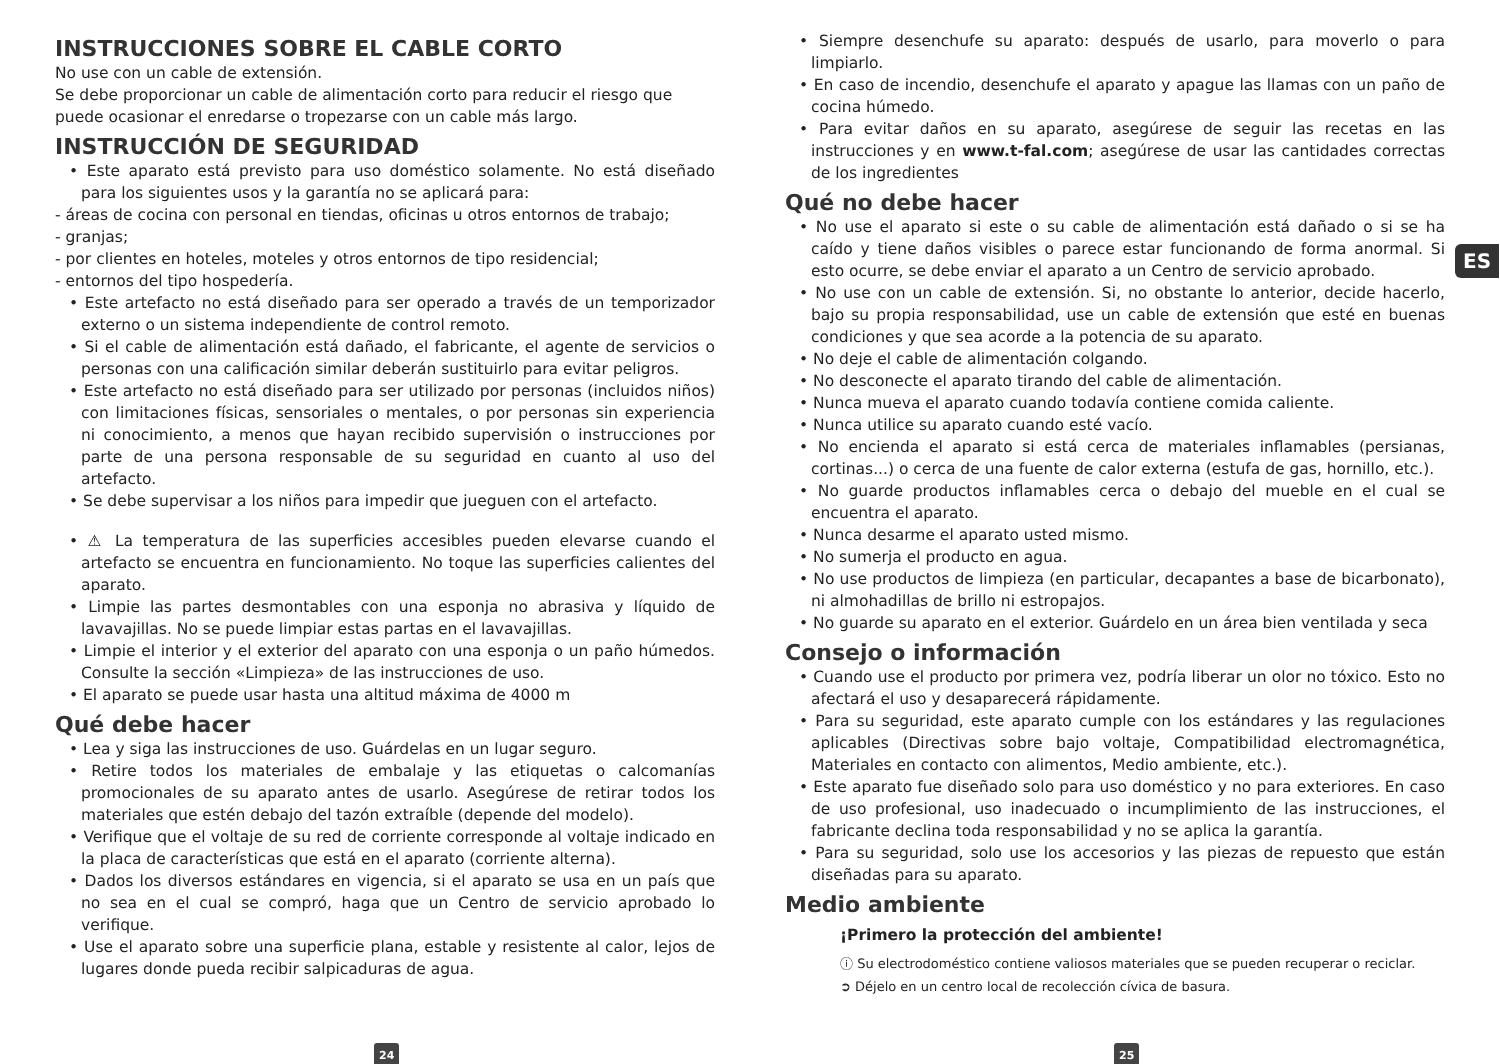ES
INSTRUCCIONES SOBRE EL CABLE CORTO
No use con un cable de extensión.
Se debe proporcionar un cable de alimentación corto para reducir el riesgo que puede ocasionar el enredarse o tropezarse con un cable más largo.
INSTRUCCIÓN DE SEGURIDAD
• Este aparato está previsto para uso doméstico solamente. No está diseñado para los siguientes usos y la garantía no se aplicará para:
- áreas de cocina con personal en tiendas, oficinas u otros entornos de trabajo;
- granjas;
- por clientes en hoteles, moteles y otros entornos de tipo residencial;
- entornos del tipo hospedería.
• Este artefacto no está diseñado para ser operado a través de un temporizador externo o un sistema independiente de control remoto.
• Si el cable de alimentación está dañado, el fabricante, el agente de servicios o personas con una calificación similar deberán sustituirlo para evitar peligros.
• Este artefacto no está diseñado para ser utilizado por personas (incluidos niños) con limitaciones físicas, sensoriales o mentales, o por personas sin experiencia ni conocimiento, a menos que hayan recibido supervisión o instrucciones por parte de una persona responsable de su seguridad en cuanto al uso del artefacto.
• Se debe supervisar a los niños para impedir que jueguen con el artefacto.
• ⚠ La temperatura de las superficies accesibles pueden elevarse cuando el artefacto se encuentra en funcionamiento. No toque las superficies calientes del aparato.
• Limpie las partes desmontables con una esponja no abrasiva y líquido de lavavajillas. No se puede limpiar estas partas en el lavavajillas.
• Limpie el interior y el exterior del aparato con una esponja o un paño húmedos. Consulte la sección «Limpieza» de las instrucciones de uso.
• El aparato se puede usar hasta una altitud máxima de 4000 m
Qué debe hacer
• Lea y siga las instrucciones de uso. Guárdelas en un lugar seguro.
• Retire todos los materiales de embalaje y las etiquetas o calcomanías promocionales de su aparato antes de usarlo. Asegúrese de retirar todos los materiales que estén debajo del tazón extraíble (depende del modelo).
• Verifique que el voltaje de su red de corriente corresponde al voltaje indicado en la placa de características que está en el aparato (corriente alterna).
• Dados los diversos estándares en vigencia, si el aparato se usa en un país que no sea en el cual se compró, haga que un Centro de servicio aprobado lo verifique.
• Use el aparato sobre una superficie plana, estable y resistente al calor, lejos de lugares donde pueda recibir salpicaduras de agua.
• Siempre desenchufe su aparato: después de usarlo, para moverlo o para limpiarlo.
• En caso de incendio, desenchufe el aparato y apague las llamas con un paño de cocina húmedo.
• Para evitar daños en su aparato, asegúrese de seguir las recetas en las instrucciones y en www.t-fal.com; asegúrese de usar las cantidades correctas de los ingredientes
Qué no debe hacer
• No use el aparato si este o su cable de alimentación está dañado o si se ha caído y tiene daños visibles o parece estar funcionando de forma anormal. Si esto ocurre, se debe enviar el aparato a un Centro de servicio aprobado.
• No use con un cable de extensión. Si, no obstante lo anterior, decide hacerlo, bajo su propia responsabilidad, use un cable de extensión que esté en buenas condiciones y que sea acorde a la potencia de su aparato.
• No deje el cable de alimentación colgando.
• No desconecte el aparato tirando del cable de alimentación.
• Nunca mueva el aparato cuando todavía contiene comida caliente.
• Nunca utilice su aparato cuando esté vacío.
• No encienda el aparato si está cerca de materiales inflamables (persianas, cortinas...) o cerca de una fuente de calor externa (estufa de gas, hornillo, etc.).
• No guarde productos inflamables cerca o debajo del mueble en el cual se encuentra el aparato.
• Nunca desarme el aparato usted mismo.
• No sumerja el producto en agua.
• No use productos de limpieza (en particular, decapantes a base de bicarbonato), ni almohadillas de brillo ni estropajos.
• No guarde su aparato en el exterior. Guárdelo en un área bien ventilada y seca
Consejo o información
• Cuando use el producto por primera vez, podría liberar un olor no tóxico. Esto no afectará el uso y desaparecerá rápidamente.
• Para su seguridad, este aparato cumple con los estándares y las regulaciones aplicables (Directivas sobre bajo voltaje, Compatibilidad electromagnética, Materiales en contacto con alimentos, Medio ambiente, etc.).
• Este aparato fue diseñado solo para uso doméstico y no para exteriores. En caso de uso profesional, uso inadecuado o incumplimiento de las instrucciones, el fabricante declina toda responsabilidad y no se aplica la garantía.
• Para su seguridad, solo use los accesorios y las piezas de repuesto que están diseñadas para su aparato.
Medio ambiente
¡Primero la protección del ambiente!
ⓘ Su electrodoméstico contiene valiosos materiales que se pueden recuperar o reciclar.
➲ Déjelo en un centro local de recolección cívica de basura.
24 25